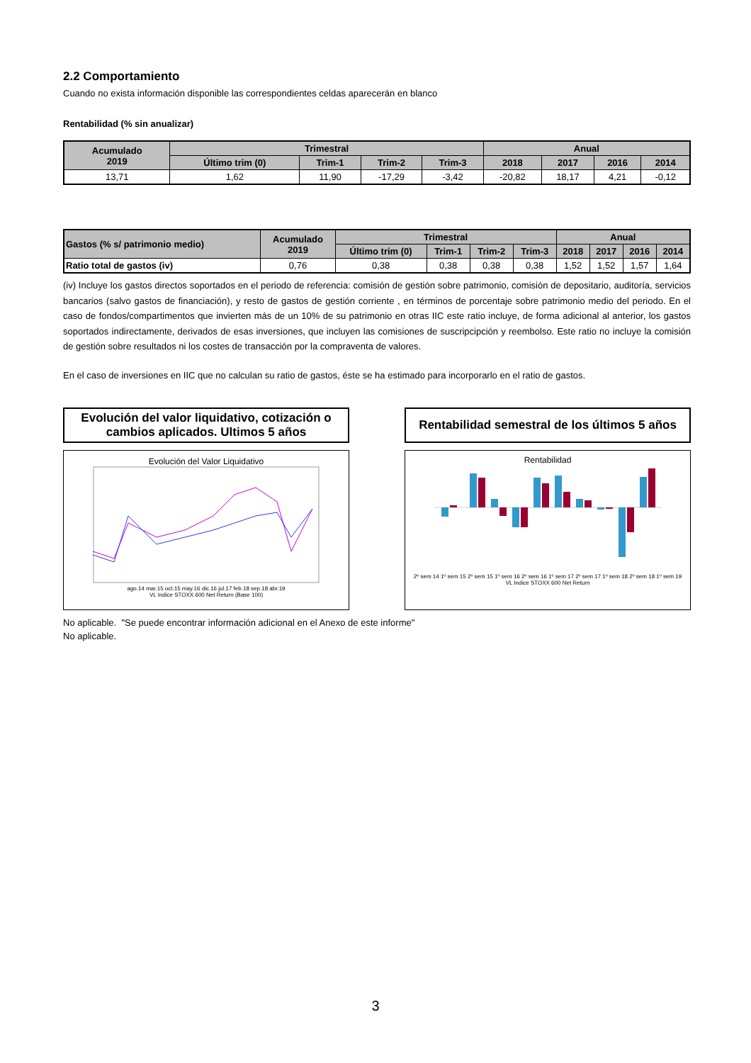2.2 Comportamiento
Cuando no exista información disponible las correspondientes celdas aparecerán en blanco
Rentabilidad (% sin anualizar)
| Acumulado 2019 | Trimestral | | | | Anual | | | |
| --- | --- | --- | --- | --- | --- | --- | --- | --- |
| | Último trim (0) | Trim-1 | Trim-2 | Trim-3 | 2018 | 2017 | 2016 | 2014 |
| 13,71 | 1,62 | 11,90 | -17,29 | -3,42 | -20,82 | 18,17 | 4,21 | -0,12 |
| Gastos (% s/ patrimonio medio) | Acumulado 2019 | Trimestral | | | | Anual | | | |
| --- | --- | --- | --- | --- | --- | --- | --- | --- | --- |
| | | Último trim (0) | Trim-1 | Trim-2 | Trim-3 | 2018 | 2017 | 2016 | 2014 |
| Ratio total de gastos (iv) | 0,76 | 0,38 | 0,38 | 0,38 | 0,38 | 1,52 | 1,52 | 1,57 | 1,64 |
(iv) Incluye los gastos directos soportados en el periodo de referencia: comisión de gestión sobre patrimonio, comisión de depositario, auditoría, servicios bancarios (salvo gastos de financiación), y resto de gastos de gestión corriente , en términos de porcentaje sobre patrimonio medio del periodo. En el caso de fondos/compartimentos que invierten más de un 10% de su patrimonio en otras IIC este ratio incluye, de forma adicional al anterior, los gastos soportados indirectamente, derivados de esas inversiones, que incluyen las comisiones de suscripcipción y reembolso. Este ratio no incluye la comisión de gestión sobre resultados ni los costes de transacción por la compraventa de valores.
En el caso de inversiones en IIC que no calculan su ratio de gastos, éste se ha estimado para incorporarlo en el ratio de gastos.
Evolución del valor liquidativo, cotización o cambios aplicados. Ultimos 5 años
Evolución del Valor Liquidativo
ago.14 mar.15 oct.15 may.16 dic.16 jul.17 feb.18 sep.18 abr.19
VL Indice STOXX 600 Net Return (Base 100)
Rentabilidad semestral de los últimos 5 años
Rentabilidad
2º sem 14 1º sem 15 2º sem 15 1º sem 16 2º sem 16 1º sem 17 2º sem 17 1º sem 18 2º sem 18 1º sem 19
VL Indice STOXX 600 Net Return
No aplicable. "Se puede encontrar información adicional en el Anexo de este informe"
No aplicable.
3